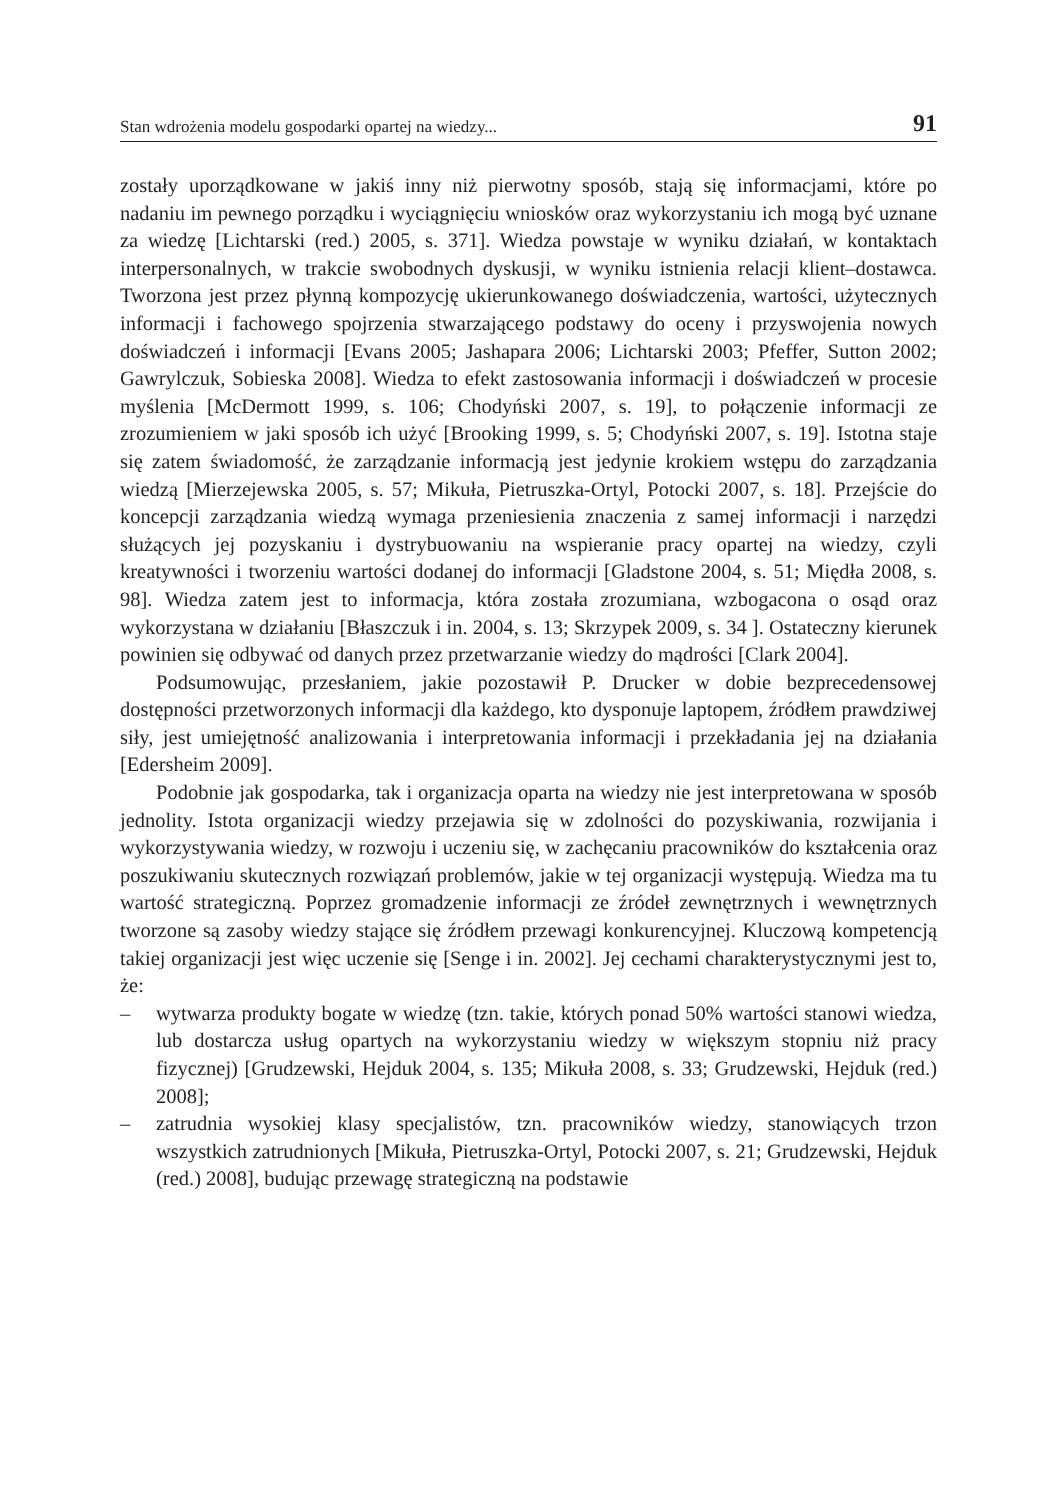Stan wdrożenia modelu gospodarki opartej na wiedzy... 91
zostały uporządkowane w jakiś inny niż pierwotny sposób, stają się informacjami, które po nadaniu im pewnego porządku i wyciągnięciu wniosków oraz wykorzystaniu ich mogą być uznane za wiedzę [Lichtarski (red.) 2005, s. 371]. Wiedza powstaje w wyniku działań, w kontaktach interpersonalnych, w trakcie swobodnych dyskusji, w wyniku istnienia relacji klient–dostawca. Tworzona jest przez płynną kompozycję ukierunkowanego doświadczenia, wartości, użytecznych informacji i fachowego spojrzenia stwarzającego podstawy do oceny i przyswojenia nowych doświadczeń i informacji [Evans 2005; Jashapara 2006; Lichtarski 2003; Pfeffer, Sutton 2002; Gawrylczuk, Sobieska 2008]. Wiedza to efekt zastosowania informacji i doświadczeń w procesie myślenia [McDermott 1999, s. 106; Chodyński 2007, s. 19], to połączenie informacji ze zrozumieniem w jaki sposób ich użyć [Brooking 1999, s. 5; Chodyński 2007, s. 19]. Istotna staje się zatem świadomość, że zarządzanie informacją jest jedynie krokiem wstępu do zarządzania wiedzą [Mierzejewska 2005, s. 57; Mikuła, Pietruszka-Ortyl, Potocki 2007, s. 18]. Przejście do koncepcji zarządzania wiedzą wymaga przeniesienia znaczenia z samej informacji i narzędzi służących jej pozyskaniu i dystrybuowaniu na wspieranie pracy opartej na wiedzy, czyli kreatywności i tworzeniu wartości dodanej do informacji [Gladstone 2004, s. 51; Międła 2008, s. 98]. Wiedza zatem jest to informacja, która została zrozumiana, wzbogacona o osąd oraz wykorzystana w działaniu [Błaszczuk i in. 2004, s. 13; Skrzypek 2009, s. 34 ]. Ostateczny kierunek powinien się odbywać od danych przez przetwarzanie wiedzy do mądrości [Clark 2004].
Podsumowując, przesłaniem, jakie pozostawił P. Drucker w dobie bezprecedensowej dostępności przetworzonych informacji dla każdego, kto dysponuje laptopem, źródłem prawdziwej siły, jest umiejętność analizowania i interpretowania informacji i przekładania jej na działania [Edersheim 2009].
Podobnie jak gospodarka, tak i organizacja oparta na wiedzy nie jest interpretowana w sposób jednolity. Istota organizacji wiedzy przejawia się w zdolności do pozyskiwania, rozwijania i wykorzystywania wiedzy, w rozwoju i uczeniu się, w zachęcaniu pracowników do kształcenia oraz poszukiwaniu skutecznych rozwiązań problemów, jakie w tej organizacji występują. Wiedza ma tu wartość strategiczną. Poprzez gromadzenie informacji ze źródeł zewnętrznych i wewnętrznych tworzone są zasoby wiedzy stające się źródłem przewagi konkurencyjnej. Kluczową kompetencją takiej organizacji jest więc uczenie się [Senge i in. 2002]. Jej cechami charakterystycznymi jest to, że:
– wytwarza produkty bogate w wiedzę (tzn. takie, których ponad 50% wartości stanowi wiedza, lub dostarcza usług opartych na wykorzystaniu wiedzy w większym stopniu niż pracy fizycznej) [Grudzewski, Hejduk 2004, s. 135; Mikuła 2008, s. 33; Grudzewski, Hejduk (red.) 2008];
– zatrudnia wysokiej klasy specjalistów, tzn. pracowników wiedzy, stanowiących trzon wszystkich zatrudnionych [Mikuła, Pietruszka-Ortyl, Potocki 2007, s. 21; Grudzewski, Hejduk (red.) 2008], budując przewagę strategiczną na podstawie